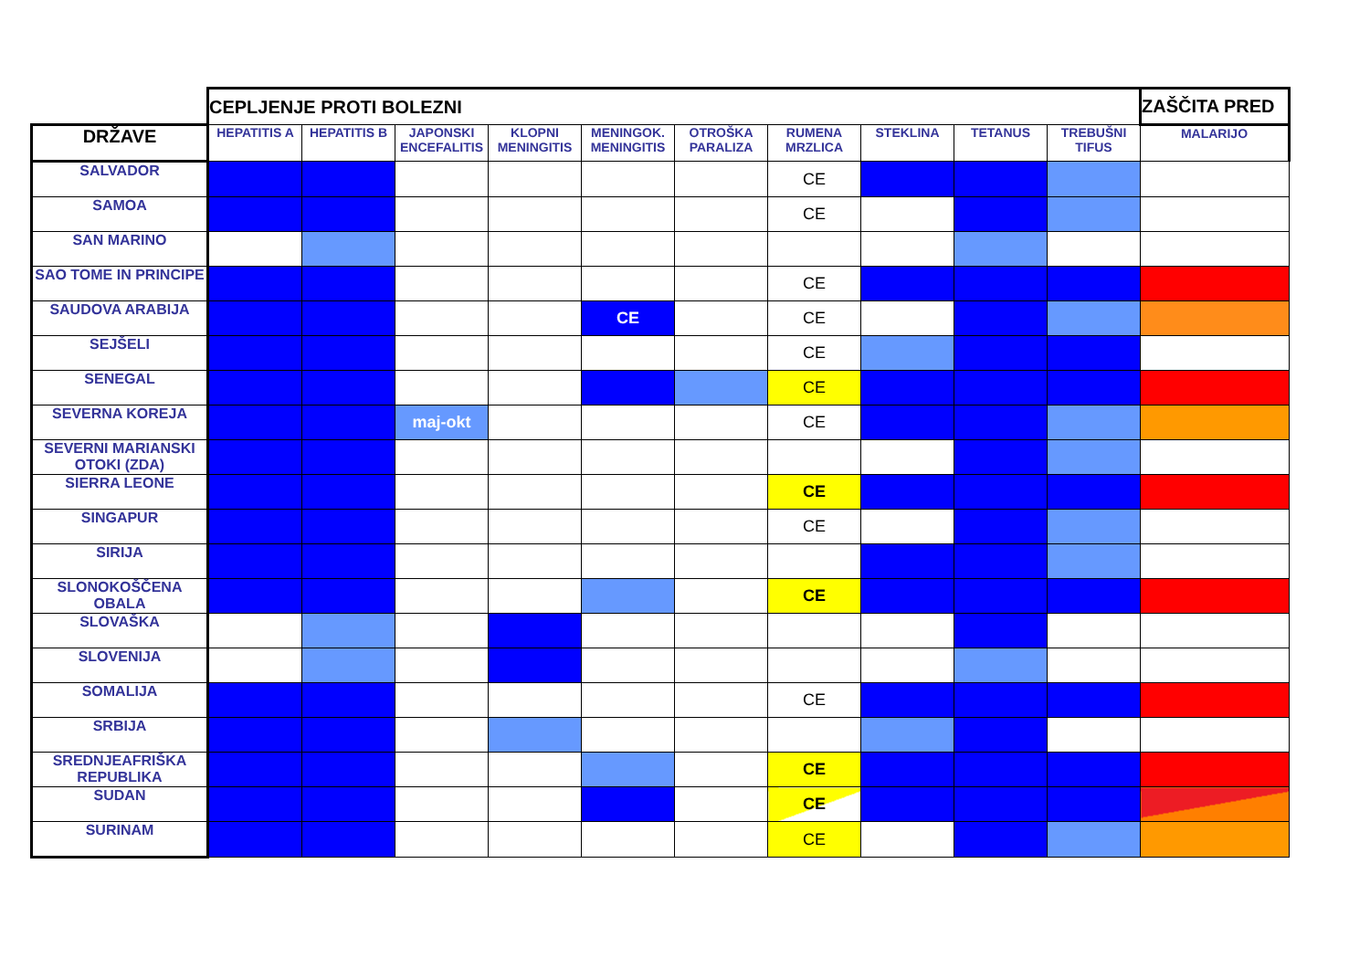| | CEPLJENJE PROTI BOLEZNI | | | | | | | | | | ZAŠČITA PRED |
| DRŽAVE | HEPATITIS A | HEPATITIS B | JAPONSKI ENCEFALITIS | KLOPNI MENINGITIS | MENINGOK. MENINGITIS | OTROŠKA PARALIZA | RUMENA MRZLICA | STEKLINA | TETANUS | TREBUŠNI TIFUS | MALARIJO |
| SALVADOR | | | | | | | CE | | | | |
| SAMOA | | | | | | | CE | | | | |
| SAN MARINO | | | | | | | | | | | |
| SAO TOME IN PRINCIPE | | | | | | | CE | | | | |
| SAUDOVA ARABIJA | | | | | CE | | CE | | | | |
| SEJŠELI | | | | | | | CE | | | | |
| SENEGAL | | | | | | | CE | | | | |
| SEVERNA KOREJA | | | maj-okt | | | | CE | | | | |
| SEVERNI MARIANSKI OTOKI (ZDA) | | | | | | | | | | | |
| SIERRA LEONE | | | | | | | CE | | | | |
| SINGAPUR | | | | | | | CE | | | | |
| SIRIJA | | | | | | | | | | | |
| SLONOKOŠČENA OBALA | | | | | | | CE | | | | |
| SLOVAŠKA | | | | | | | | | | | |
| SLOVENIJA | | | | | | | | | | | |
| SOMALIJA | | | | | | | CE | | | | |
| SRBIJA | | | | | | | | | | | |
| SREDNJEAFRIŠKA REPUBLIKA | | | | | | | CE | | | | |
| SUDAN | | | | | | | CE | | | | |
| SURINAM | | | | | | | CE | | | | |